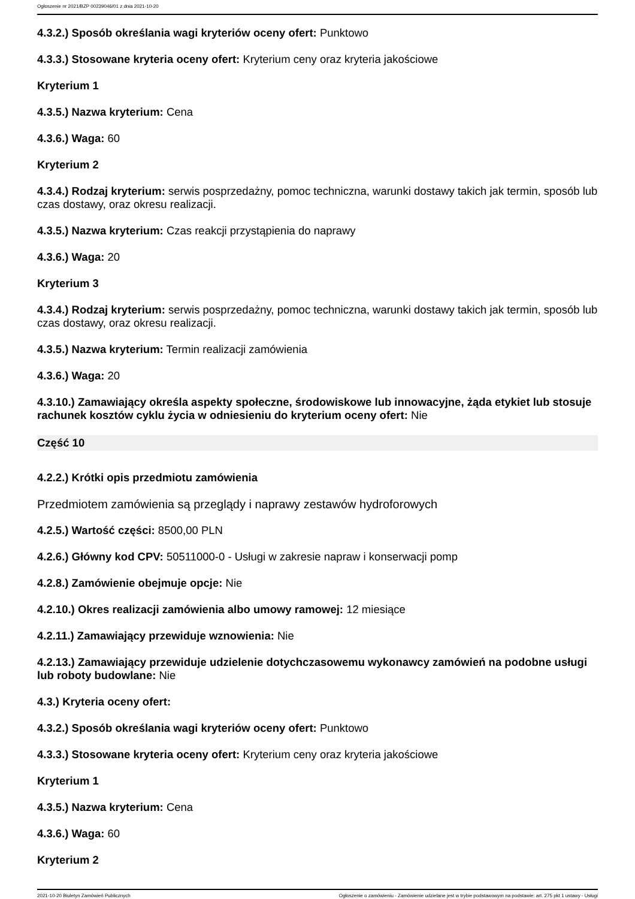Ogłoszenie nr 2021/BZP 00239046/01 z dnia 2021-10-20
4.3.2.) Sposób określania wagi kryteriów oceny ofert: Punktowo
4.3.3.) Stosowane kryteria oceny ofert: Kryterium ceny oraz kryteria jakościowe
Kryterium 1
4.3.5.) Nazwa kryterium: Cena
4.3.6.) Waga: 60
Kryterium 2
4.3.4.) Rodzaj kryterium: serwis posprzedażny, pomoc techniczna, warunki dostawy takich jak termin, sposób lub czas dostawy, oraz okresu realizacji.
4.3.5.) Nazwa kryterium: Czas reakcji przystąpienia do naprawy
4.3.6.) Waga: 20
Kryterium 3
4.3.4.) Rodzaj kryterium: serwis posprzedażny, pomoc techniczna, warunki dostawy takich jak termin, sposób lub czas dostawy, oraz okresu realizacji.
4.3.5.) Nazwa kryterium: Termin realizacji zamówienia
4.3.6.) Waga: 20
4.3.10.) Zamawiający określa aspekty społeczne, środowiskowe lub innowacyjne, żąda etykiet lub stosuje rachunek kosztów cyklu życia w odniesieniu do kryterium oceny ofert: Nie
Część 10
4.2.2.) Krótki opis przedmiotu zamówienia
Przedmiotem zamówienia są przeglądy i naprawy zestawów hydroforowych
4.2.5.) Wartość części: 8500,00 PLN
4.2.6.) Główny kod CPV: 50511000-0 - Usługi w zakresie napraw i konserwacji pomp
4.2.8.) Zamówienie obejmuje opcje: Nie
4.2.10.) Okres realizacji zamówienia albo umowy ramowej: 12 miesiące
4.2.11.) Zamawiający przewiduje wznowienia: Nie
4.2.13.) Zamawiający przewiduje udzielenie dotychczasowemu wykonawcy zamówień na podobne usługi lub roboty budowlane: Nie
4.3.) Kryteria oceny ofert:
4.3.2.) Sposób określania wagi kryteriów oceny ofert: Punktowo
4.3.3.) Stosowane kryteria oceny ofert: Kryterium ceny oraz kryteria jakościowe
Kryterium 1
4.3.5.) Nazwa kryterium: Cena
4.3.6.) Waga: 60
Kryterium 2
2021-10-20 Biuletyn Zamówień Publicznych Ogłoszenie o zamówieniu - Zamówienie udzielane jest w trybie podstawowym na podstawie: art. 275 pkt 1 ustawy - Usługi